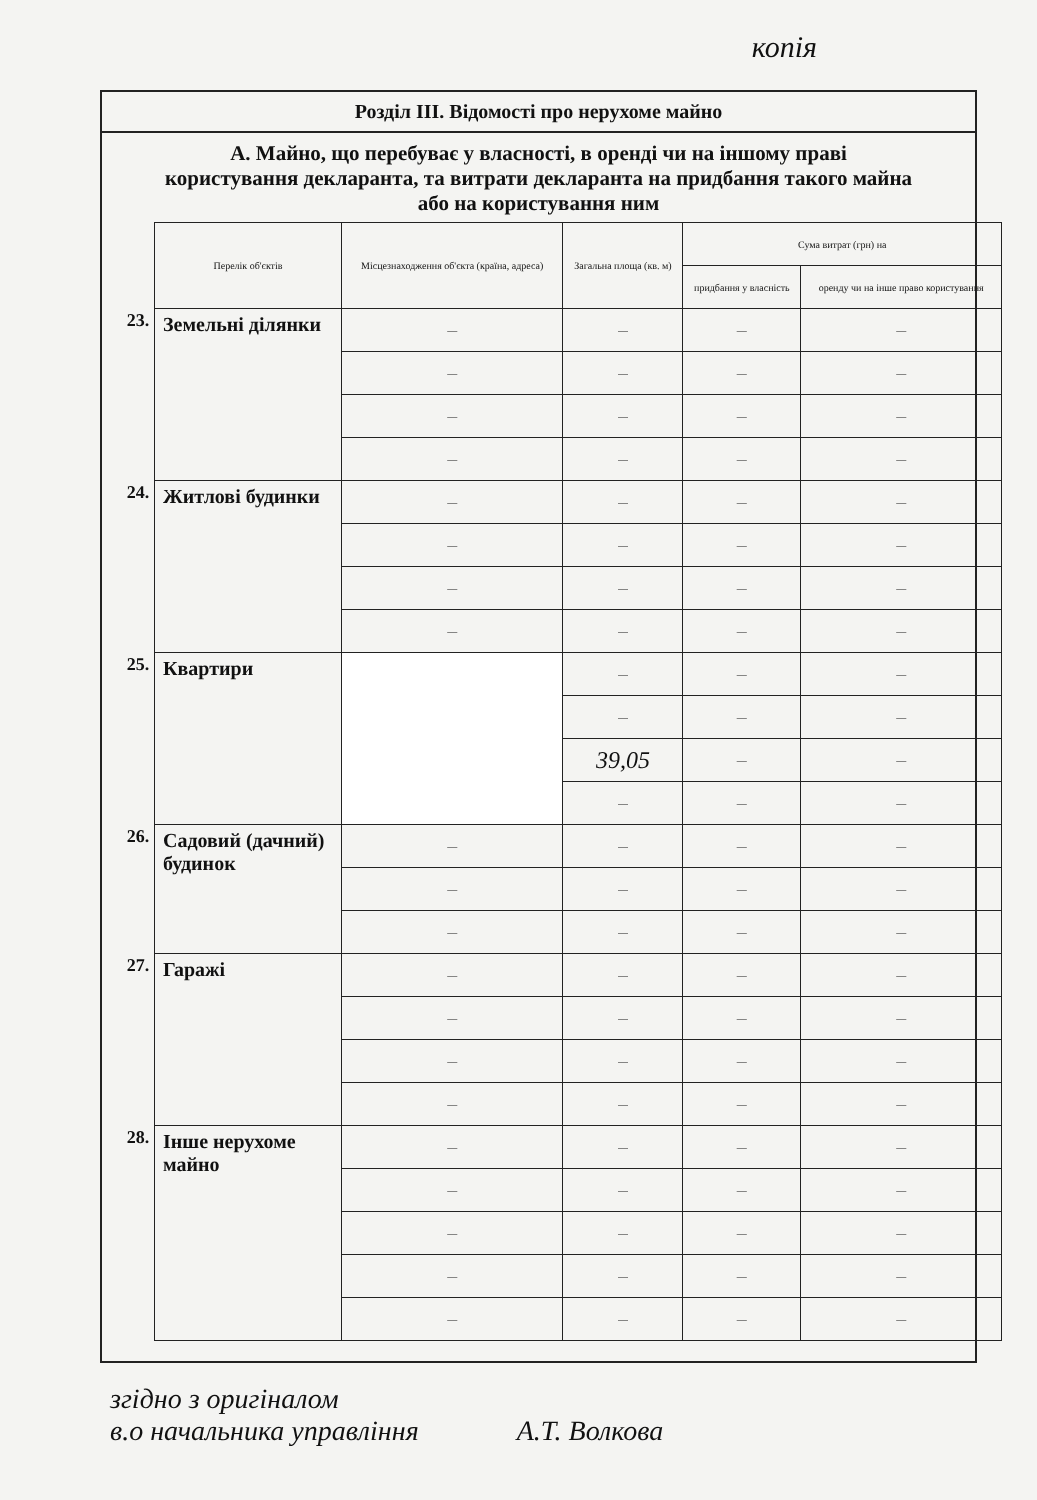копія
Розділ III. Відомості про нерухоме майно
А. Майно, що перебуває у власності, в оренді чи на іншому праві користування декларанта, та витрати декларанта на придбання такого майна або на користування ним
| | Перелік об'єктів | Місцезнаходження об'єкта (країна, адреса) | Загальна площа (кв. м) | Сума витрат (грн) на | |
| | | | | придбання у власність | оренду чи на інше право користування |
| 23. | Земельні ділянки | — | — | — | — |
| | | — | — | — | — |
| | | — | — | — | — |
| | | — | — | — | — |
| 24. | Житлові будинки | — | — | — | — |
| | | — | — | — | — |
| | | — | — | — | — |
| | | — | — | — | — |
| 25. | Квартири | | — | — | — |
| | | | — | — | — |
| | | | 39,05 | — | — |
| | | | — | — | — |
| 26. | Садовий (дачний) будинок | — | — | — | — |
| | | — | — | — | — |
| | | — | — | — | — |
| 27. | Гаражі | — | — | — | — |
| | | — | — | — | — |
| | | — | — | — | — |
| | | — | — | — | — |
| 28. | Інше нерухоме майно | — | — | — | — |
| | | — | — | — | — |
| | | — | — | — | — |
| | | — | — | — | — |
| | | — | — | — | — |
згідно з оригіналом
в.о начальника управління А.Т. Волкова